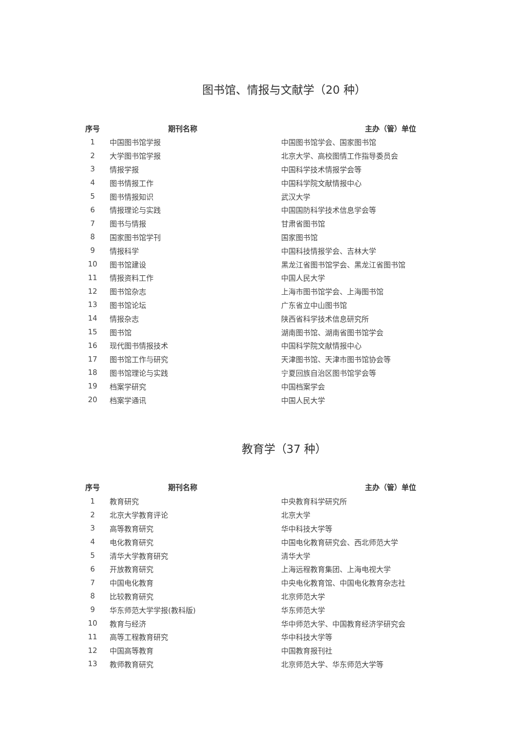图书馆、情报与文献学（20 种）
| 序号 | 期刊名称 | 主办（管）单位 |
| --- | --- | --- |
| 1 | 中国图书馆学报 | 中国图书馆学会、国家图书馆 |
| 2 | 大学图书馆学报 | 北京大学、高校图情工作指导委员会 |
| 3 | 情报学报 | 中国科学技术情报学会等 |
| 4 | 图书情报工作 | 中国科学院文献情报中心 |
| 5 | 图书情报知识 | 武汉大学 |
| 6 | 情报理论与实践 | 中国国防科学技术信息学会等 |
| 7 | 图书与情报 | 甘肃省图书馆 |
| 8 | 国家图书馆学刊 | 国家图书馆 |
| 9 | 情报科学 | 中国科技情报学会、吉林大学 |
| 10 | 图书馆建设 | 黑龙江省图书馆学会、黑龙江省图书馆 |
| 11 | 情报资料工作 | 中国人民大学 |
| 12 | 图书馆杂志 | 上海市图书馆学会、上海图书馆 |
| 13 | 图书馆论坛 | 广东省立中山图书馆 |
| 14 | 情报杂志 | 陕西省科学技术信息研究所 |
| 15 | 图书馆 | 湖南图书馆、湖南省图书馆学会 |
| 16 | 现代图书情报技术 | 中国科学院文献情报中心 |
| 17 | 图书馆工作与研究 | 天津图书馆、天津市图书馆协会等 |
| 18 | 图书馆理论与实践 | 宁夏回族自治区图书馆学会等 |
| 19 | 档案学研究 | 中国档案学会 |
| 20 | 档案学通讯 | 中国人民大学 |
教育学（37 种）
| 序号 | 期刊名称 | 主办（管）单位 |
| --- | --- | --- |
| 1 | 教育研究 | 中央教育科学研究所 |
| 2 | 北京大学教育评论 | 北京大学 |
| 3 | 高等教育研究 | 华中科技大学等 |
| 4 | 电化教育研究 | 中国电化教育研究会、西北师范大学 |
| 5 | 清华大学教育研究 | 清华大学 |
| 6 | 开放教育研究 | 上海远程教育集团、上海电视大学 |
| 7 | 中国电化教育 | 中央电化教育馆、中国电化教育杂志社 |
| 8 | 比较教育研究 | 北京师范大学 |
| 9 | 华东师范大学学报(教科版) | 华东师范大学 |
| 10 | 教育与经济 | 华中师范大学、中国教育经济学研究会 |
| 11 | 高等工程教育研究 | 华中科技大学等 |
| 12 | 中国高等教育 | 中国教育报刊社 |
| 13 | 教师教育研究 | 北京师范大学、华东师范大学等 |